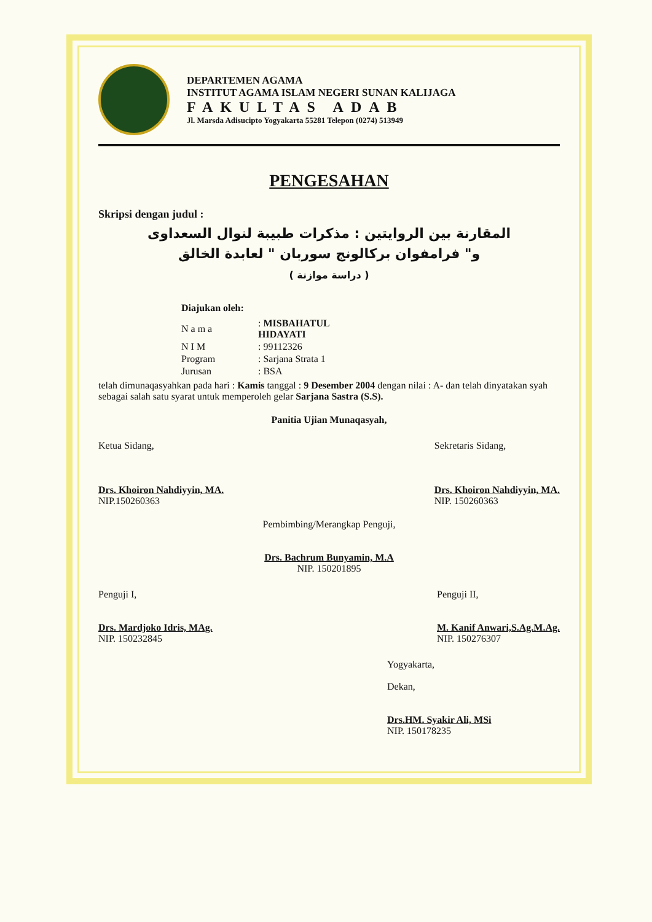DEPARTEMEN AGAMA
INSTITUT AGAMA ISLAM NEGERI SUNAN KALIJAGA
FAKULTAS ADAB
Jl. Marsda Adisucipto Yogyakarta 55281 Telepon (0274) 513949
PENGESAHAN
Skripsi dengan judul :
المقارنة بين الروايتين : مذكرات طبيبة لنوال السعداوى
و" فرامفوان بركالونج سوربان " لعابدة الخالق
( دراسة موازنة )
Diajukan oleh:
| N a m a | : MISBAHATUL HIDAYATI |
| N I M | : 99112326 |
| Program | : Sarjana Strata 1 |
| Jurusan | : BSA |
telah dimunaqasyahkan pada hari : Kamis tanggal : 9 Desember 2004 dengan nilai : A- dan telah dinyatakan syah sebagai salah satu syarat untuk memperoleh gelar Sarjana Sastra (S.S).
Panitia Ujian Munaqasyah,
Ketua Sidang,
Drs. Khoiron Nahdiyyin, MA.
NIP.150260363
Sekretaris Sidang,
Drs. Khoiron Nahdiyyin, MA.
NIP. 150260363
Pembimbing/Merangkap Penguji,
Drs. Bachrum Bunyamin, M.A
NIP. 150201895
Penguji I,
Drs. Mardjoko Idris, MAg.
NIP. 150232845
Penguji II,
M. Kanif Anwari,S.Ag.M.Ag.
NIP. 150276307
Yogyakarta,
Dekan,
Drs.HM. Syakir Ali, MSi
NIP. 150178235